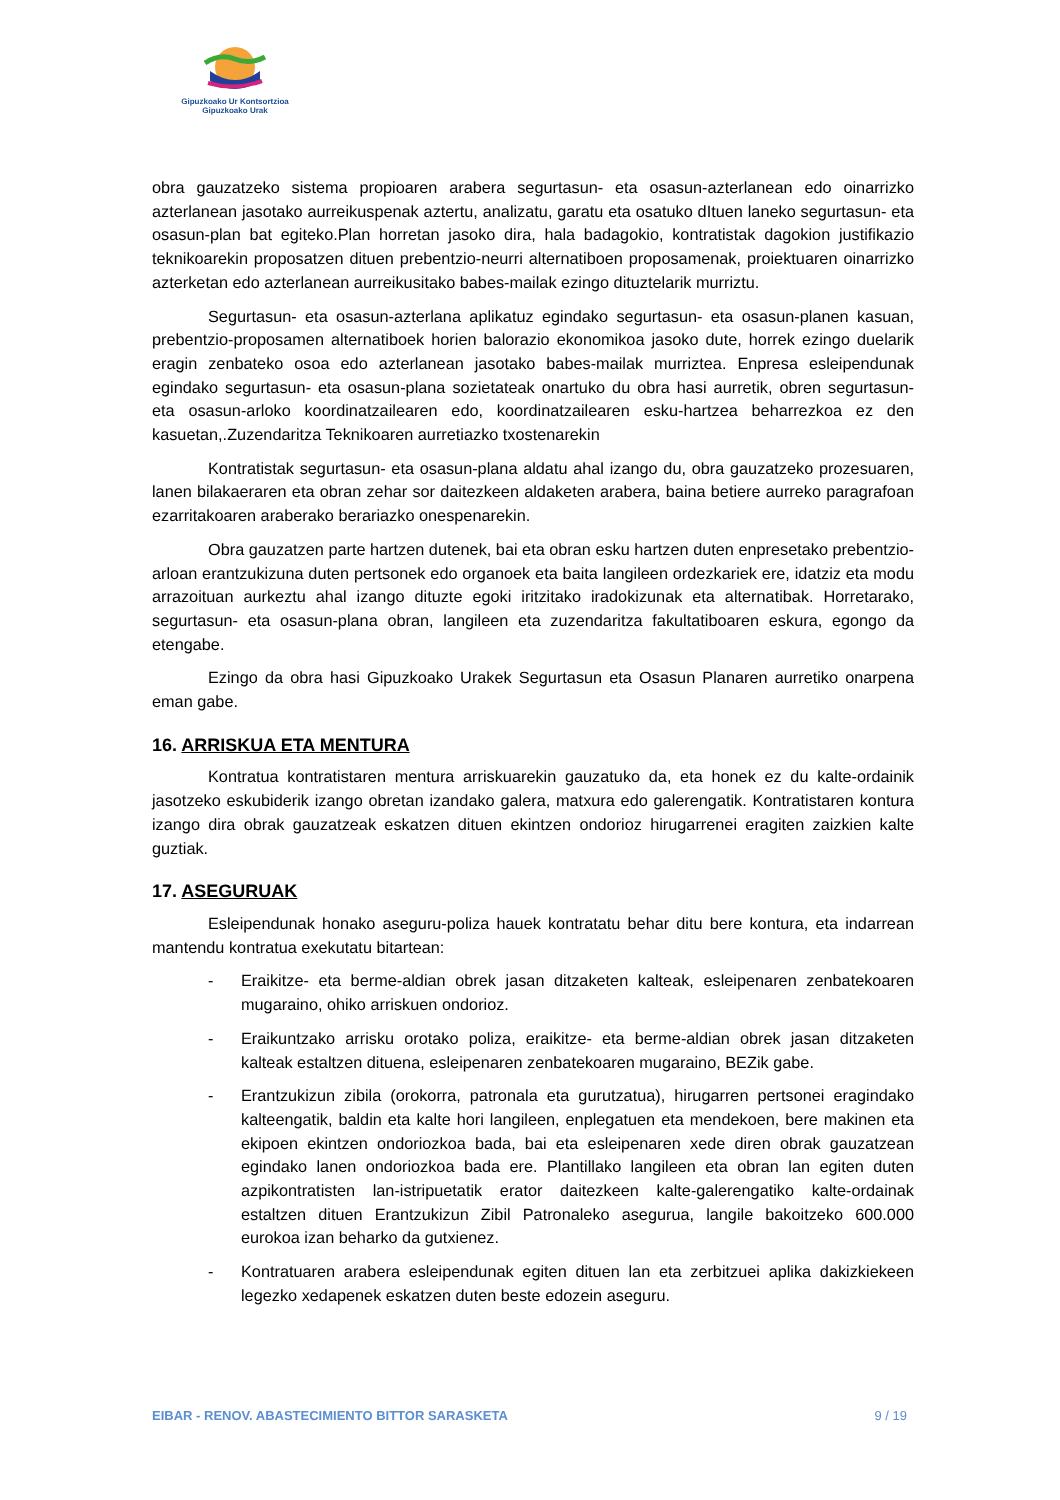Gipuzkoako Ur Kontsortzioa
Gipuzkoako Urak
obra gauzatzeko sistema propioaren arabera segurtasun- eta osasun-azterlanean edo oinarrizko azterlanean jasotako aurreikuspenak aztertu, analizatu, garatu eta osatuko dItuen laneko segurtasun- eta osasun-plan bat egiteko.Plan horretan jasoko dira, hala badagokio, kontratistak dagokion justifikazio teknikoarekin proposatzen dituen prebentzio-neurri alternatiboen proposamenak, proiektuaren oinarrizko azterketan edo azterlanean aurreikusitako babes-mailak ezingo dituztelarik murriztu.
Segurtasun- eta osasun-azterlana aplikatuz egindako segurtasun- eta osasun-planen kasuan, prebentzio-proposamen alternatiboek horien balorazio ekonomikoa jasoko dute, horrek ezingo duelarik eragin zenbateko osoa edo azterlanean jasotako babes-mailak murriztea. Enpresa esleipendunak egindako segurtasun- eta osasun-plana sozietateak onartuko du obra hasi aurretik, obren segurtasun- eta osasun-arloko koordinatzailearen edo, koordinatzailearen esku-hartzea beharrezkoa ez den kasuetan,.Zuzendaritza Teknikoaren aurretiazko txostenarekin
Kontratistak segurtasun- eta osasun-plana aldatu ahal izango du, obra gauzatzeko prozesuaren, lanen bilakaeraren eta obran zehar sor daitezkeen aldaketen arabera, baina betiere aurreko paragrafoan ezarritakoaren araberako berariazko onespenarekin.
Obra gauzatzen parte hartzen dutenek, bai eta obran esku hartzen duten enpresetako prebentzio-arloan erantzukizuna duten pertsonek edo organoek eta baita langileen ordezkariek ere, idatziz eta modu arrazoituan aurkeztu ahal izango dituzte egoki iritzitako iradokizunak eta alternatibak. Horretarako, segurtasun- eta osasun-plana obran, langileen eta zuzendaritza fakultatiboaren eskura, egongo da etengabe.
Ezingo da obra hasi Gipuzkoako Urakek Segurtasun eta Osasun Planaren aurretiko onarpena eman gabe.
16. ARRISKUA ETA MENTURA
Kontratua kontratistaren mentura arriskuarekin gauzatuko da, eta honek ez du kalte-ordainik jasotzeko eskubiderik izango obretan izandako galera, matxura edo galerengatik. Kontratistaren kontura izango dira obrak gauzatzeak eskatzen dituen ekintzen ondorioz hirugarrenei eragiten zaizkien kalte guztiak.
17. ASEGURUAK
Esleipendunak honako aseguru-poliza hauek kontratatu behar ditu bere kontura, eta indarrean mantendu kontratua exekutatu bitartean:
- Eraikitze- eta berme-aldian obrek jasan ditzaketen kalteak, esleipenaren zenbatekoaren mugaraino, ohiko arriskuen ondorioz.
- Eraikuntzako arrisku orotako poliza, eraikitze- eta berme-aldian obrek jasan ditzaketen kalteak estaltzen dituena, esleipenaren zenbatekoaren mugaraino, BEZik gabe.
- Erantzukizun zibila (orokorra, patronala eta gurutzatua), hirugarren pertsonei eragindako kalteengatik, baldin eta kalte hori langileen, enplegatuen eta mendekoen, bere makinen eta ekipoen ekintzen ondoriozkoa bada, bai eta esleipenaren xede diren obrak gauzatzean egindako lanen ondoriozkoa bada ere. Plantillako langileen eta obran lan egiten duten azpikontratisten lan-istripuetatik erator daitezkeen kalte-galerengatiko kalte-ordainak estaltzen dituen Erantzukizun Zibil Patronaleko asegurua, langile bakoitzeko 600.000 eurokoa izan beharko da gutxienez.
- Kontratuaren arabera esleipendunak egiten dituen lan eta zerbitzuei aplika dakizkiekeen legezko xedapenek eskatzen duten beste edozein aseguru.
EIBAR - RENOV. ABASTECIMIENTO BITTOR SARASKETA 9 / 19